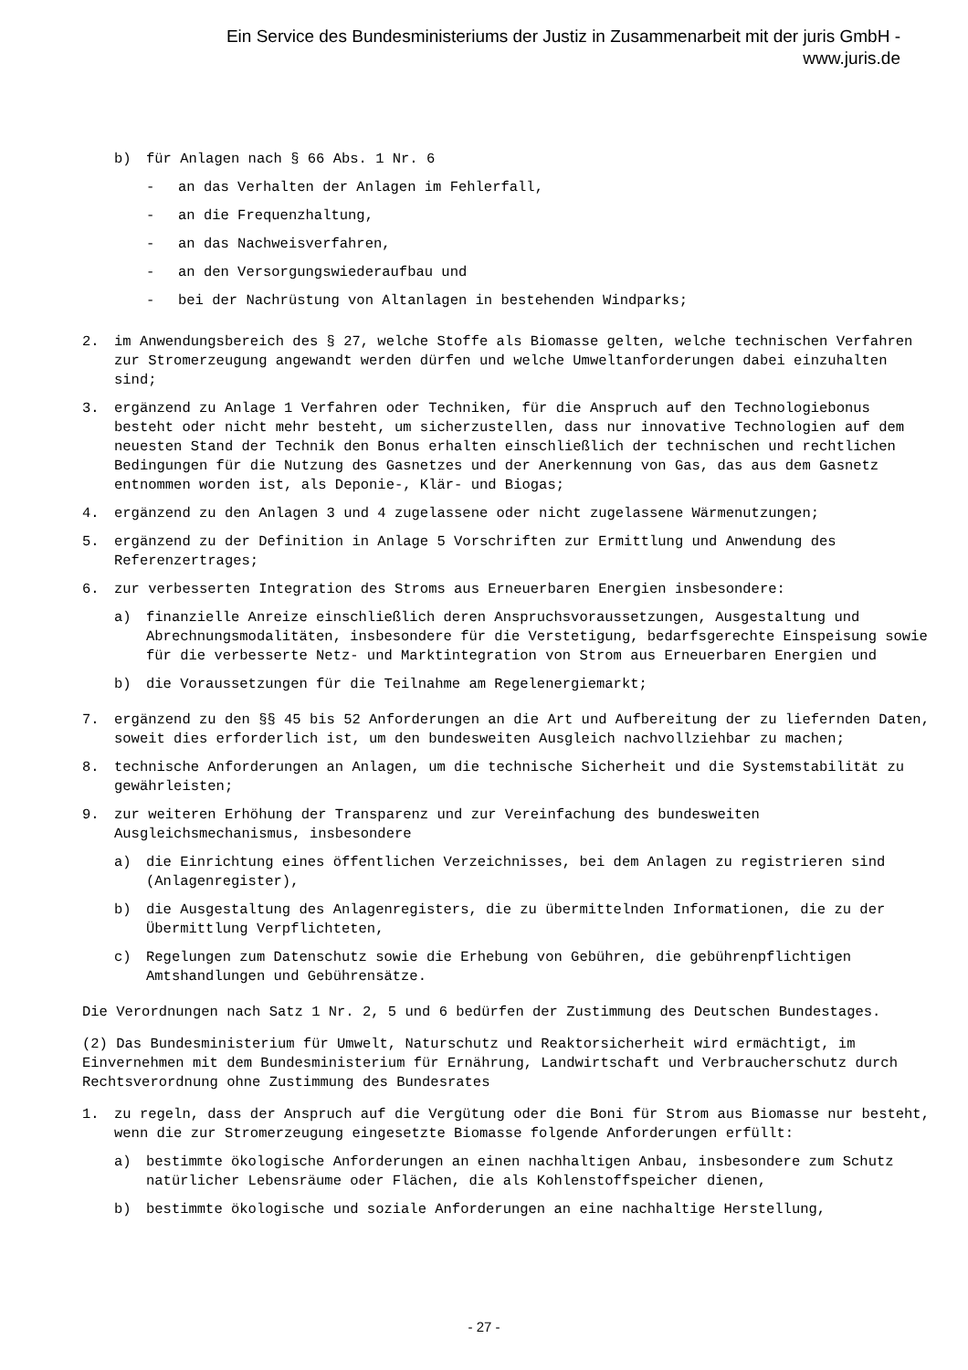Ein Service des Bundesministeriums der Justiz in Zusammenarbeit mit der juris GmbH -
www.juris.de
b) für Anlagen nach § 66 Abs. 1 Nr. 6
- an das Verhalten der Anlagen im Fehlerfall,
- an die Frequenzhaltung,
- an das Nachweisverfahren,
- an den Versorgungswiederaufbau und
- bei der Nachrüstung von Altanlagen in bestehenden Windparks;
2. im Anwendungsbereich des § 27, welche Stoffe als Biomasse gelten, welche technischen Verfahren zur Stromerzeugung angewandt werden dürfen und welche Umweltanforderungen dabei einzuhalten sind;
3. ergänzend zu Anlage 1 Verfahren oder Techniken, für die Anspruch auf den Technologiebonus besteht oder nicht mehr besteht, um sicherzustellen, dass nur innovative Technologien auf dem neuesten Stand der Technik den Bonus erhalten einschließlich der technischen und rechtlichen Bedingungen für die Nutzung des Gasnetzes und der Anerkennung von Gas, das aus dem Gasnetz entnommen worden ist, als Deponie-, Klär- und Biogas;
4. ergänzend zu den Anlagen 3 und 4 zugelassene oder nicht zugelassene Wärmenutzungen;
5. ergänzend zu der Definition in Anlage 5 Vorschriften zur Ermittlung und Anwendung des Referenzertrages;
6. zur verbesserten Integration des Stroms aus Erneuerbaren Energien insbesondere:
a) finanzielle Anreize einschließlich deren Anspruchsvoraussetzungen, Ausgestaltung und Abrechnungsmodalitäten, insbesondere für die Verstetigung, bedarfsgerechte Einspeisung sowie für die verbesserte Netz- und Marktintegration von Strom aus Erneuerbaren Energien und
b) die Voraussetzungen für die Teilnahme am Regelenergiemarkt;
7. ergänzend zu den §§ 45 bis 52 Anforderungen an die Art und Aufbereitung der zu liefernden Daten, soweit dies erforderlich ist, um den bundesweiten Ausgleich nachvollziehbar zu machen;
8. technische Anforderungen an Anlagen, um die technische Sicherheit und die Systemstabilität zu gewährleisten;
9. zur weiteren Erhöhung der Transparenz und zur Vereinfachung des bundesweiten Ausgleichsmechanismus, insbesondere
a) die Einrichtung eines öffentlichen Verzeichnisses, bei dem Anlagen zu registrieren sind (Anlagenregister),
b) die Ausgestaltung des Anlagenregisters, die zu übermittelnden Informationen, die zu der Übermittlung Verpflichteten,
c) Regelungen zum Datenschutz sowie die Erhebung von Gebühren, die gebührenpflichtigen Amtshandlungen und Gebührensätze.
Die Verordnungen nach Satz 1 Nr. 2, 5 und 6 bedürfen der Zustimmung des Deutschen Bundestages.
(2) Das Bundesministerium für Umwelt, Naturschutz und Reaktorsicherheit wird ermächtigt, im Einvernehmen mit dem Bundesministerium für Ernährung, Landwirtschaft und Verbraucherschutz durch Rechtsverordnung ohne Zustimmung des Bundesrates
1. zu regeln, dass der Anspruch auf die Vergütung oder die Boni für Strom aus Biomasse nur besteht, wenn die zur Stromerzeugung eingesetzte Biomasse folgende Anforderungen erfüllt:
a) bestimmte ökologische Anforderungen an einen nachhaltigen Anbau, insbesondere zum Schutz natürlicher Lebensräume oder Flächen, die als Kohlenstoffspeicher dienen,
b) bestimmte ökologische und soziale Anforderungen an eine nachhaltige Herstellung,
- 27 -